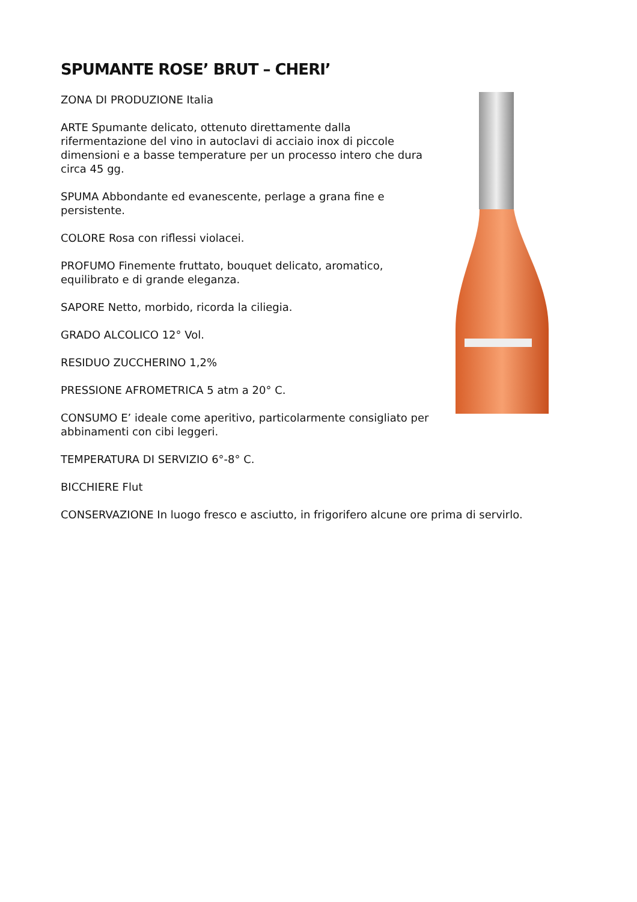SPUMANTE ROSE’ BRUT – CHERI’
ZONA DI PRODUZIONE Italia
ARTE Spumante delicato, ottenuto direttamente dalla rifermentazione del vino in autoclavi di acciaio inox di piccole dimensioni e a basse temperature per un processo intero che dura circa 45 gg.
SPUMA Abbondante ed evanescente, perlage a grana fine e persistente.
COLORE Rosa con riflessi violacei.
PROFUMO Finemente fruttato, bouquet delicato, aromatico, equilibrato e di grande eleganza.
SAPORE Netto, morbido, ricorda la ciliegia.
GRADO ALCOLICO 12° Vol.
RESIDUO ZUCCHERINO 1,2%
PRESSIONE AFROMETRICA 5 atm a 20° C.
CONSUMO E’ ideale come aperitivo, particolarmente consigliato per abbinamenti con cibi leggeri.
TEMPERATURA DI SERVIZIO 6°-8° C.
BICCHIERE Flut
CONSERVAZIONE In luogo fresco e asciutto, in frigorifero alcune ore prima di servirlo.